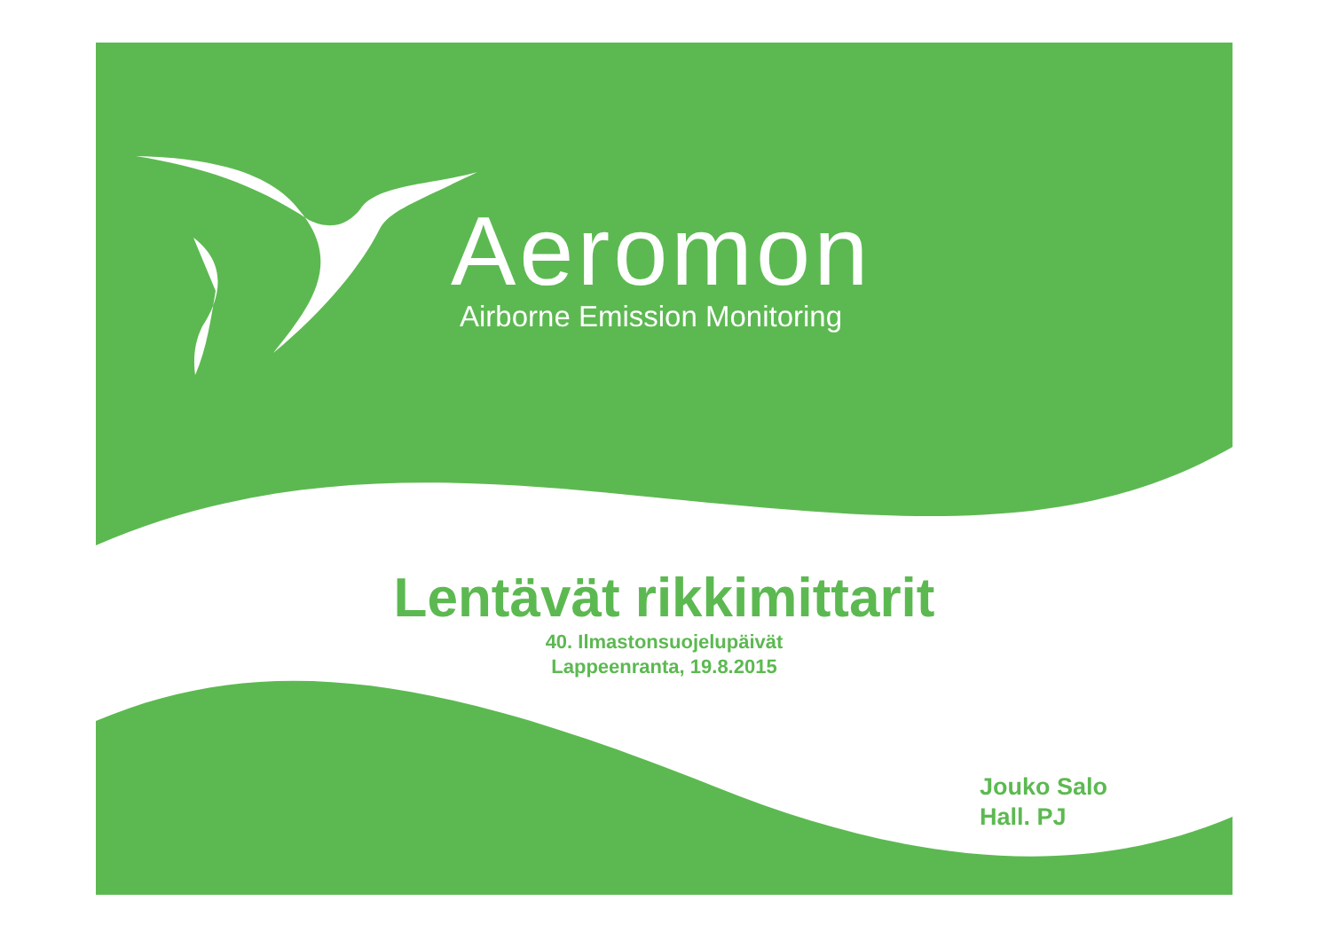Aeromon
Airborne Emission Monitoring
Lentävät rikkimittarit
40. Ilmastonsuojelupäivät
Lappeenranta, 19.8.2015
Jouko Salo
Hall. PJ